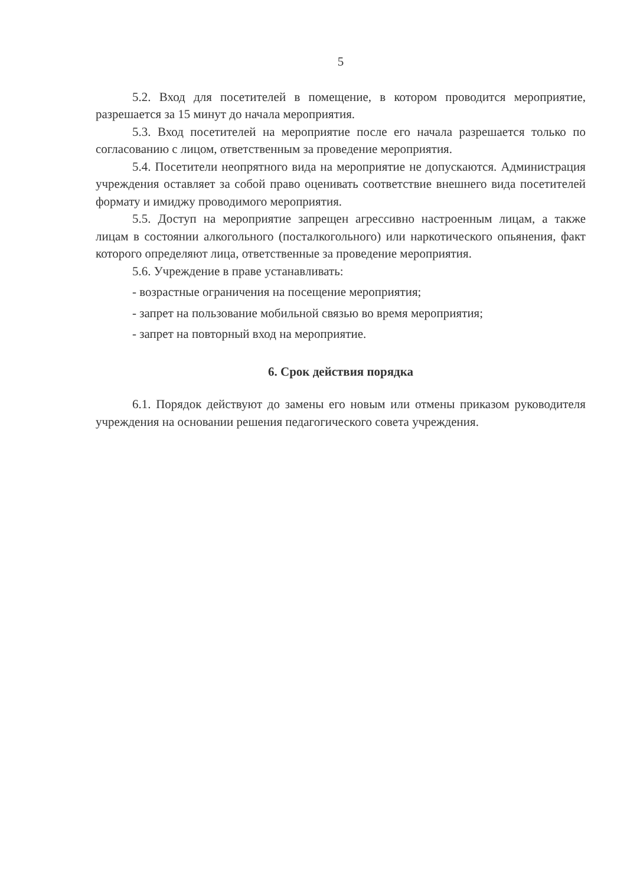5
5.2. Вход для посетителей в помещение, в котором проводится мероприятие, разрешается за 15 минут до начала мероприятия.
5.3. Вход посетителей на мероприятие после его начала разрешается только по согласованию с лицом, ответственным за проведение мероприятия.
5.4. Посетители неопрятного вида на мероприятие не допускаются. Администрация учреждения оставляет за собой право оценивать соответствие внешнего вида посетителей формату и имиджу проводимого мероприятия.
5.5. Доступ на мероприятие запрещен агрессивно настроенным лицам, а также лицам в состоянии алкогольного (посталкогольного) или наркотического опьянения, факт которого определяют лица, ответственные за проведение мероприятия.
5.6. Учреждение в праве устанавливать:
- возрастные ограничения на посещение мероприятия;
- запрет на пользование мобильной связью во время мероприятия;
- запрет на повторный вход на мероприятие.
6. Срок действия порядка
6.1. Порядок действуют до замены его новым или отмены приказом руководителя учреждения на основании решения педагогического совета учреждения.